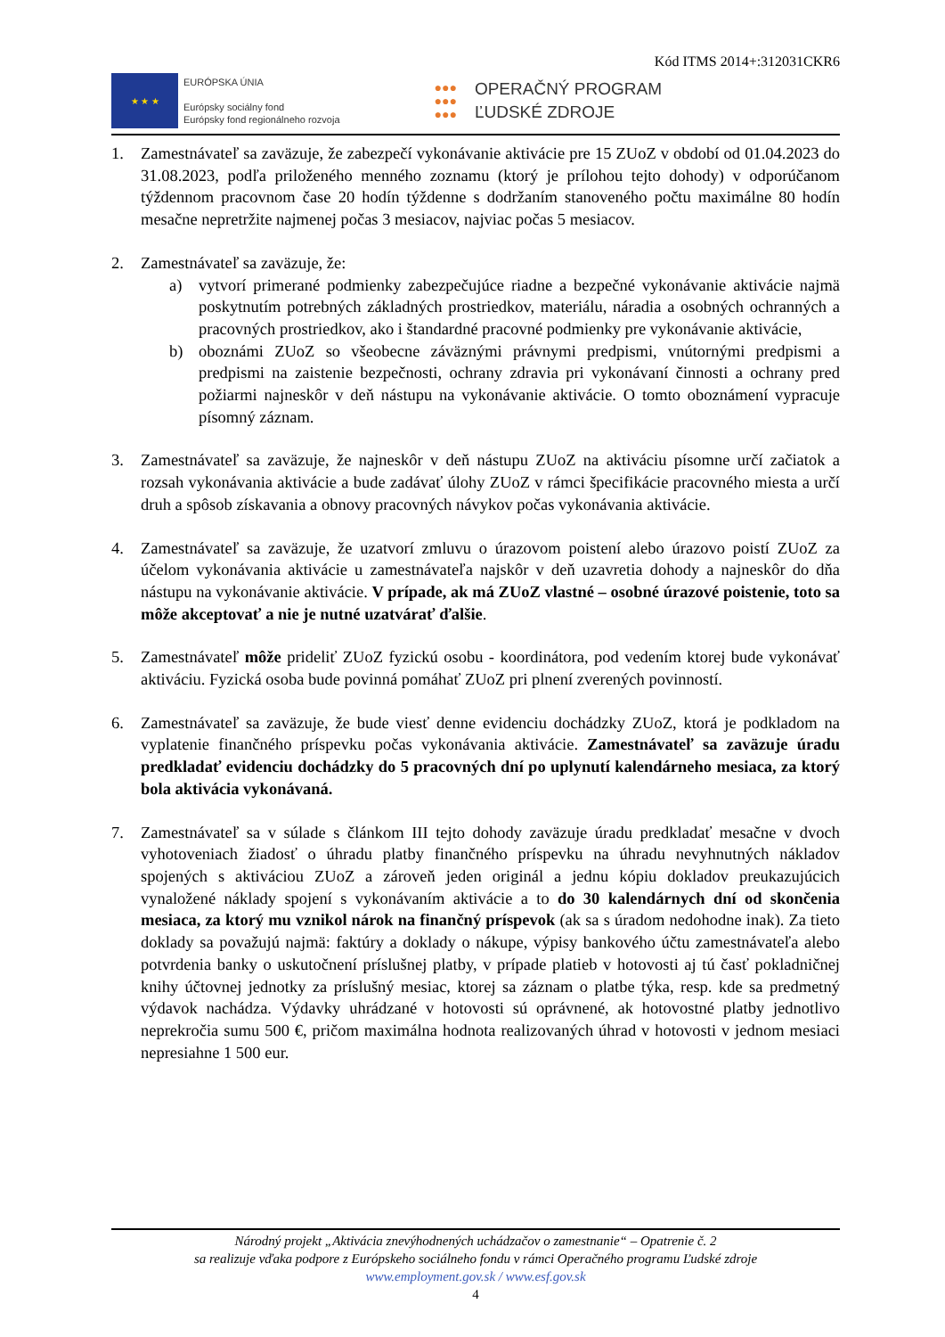Kód ITMS 2014+:312031CKR6
★ ★ ★
EURÓPSKA ÚNIA
Európsky sociálny fond
Európsky fond regionálneho rozvoja
●●●
●●●
●●●
OPERAČNÝ PROGRAM
ĽUDSKÉ ZDROJE
1. Zamestnávateľ sa zaväzuje, že zabezpečí vykonávanie aktivácie pre 15 ZUoZ v období od 01.04.2023 do 31.08.2023, podľa priloženého menného zoznamu (ktorý je prílohou tejto dohody) v odporúčanom týždennom pracovnom čase 20 hodín týždenne s dodržaním stanoveného počtu maximálne 80 hodín mesačne nepretržite najmenej počas 3 mesiacov, najviac počas 5 mesiacov.
2. Zamestnávateľ sa zaväzuje, že:
a) vytvorí primerané podmienky zabezpečujúce riadne a bezpečné vykonávanie aktivácie najmä poskytnutím potrebných základných prostriedkov, materiálu, náradia a osobných ochranných a pracovných prostriedkov, ako i štandardné pracovné podmienky pre vykonávanie aktivácie,
b) oboznámi ZUoZ so všeobecne záväznými právnymi predpismi, vnútornými predpismi a predpismi na zaistenie bezpečnosti, ochrany zdravia pri vykonávaní činnosti a ochrany pred požiarmi najneskôr v deň nástupu na vykonávanie aktivácie. O tomto oboznámení vypracuje písomný záznam.
3. Zamestnávateľ sa zaväzuje, že najneskôr v deň nástupu ZUoZ na aktiváciu písomne určí začiatok a rozsah vykonávania aktivácie a bude zadávať úlohy ZUoZ v rámci špecifikácie pracovného miesta a určí druh a spôsob získavania a obnovy pracovných návykov počas vykonávania aktivácie.
4. Zamestnávateľ sa zaväzuje, že uzatvorí zmluvu o úrazovom poistení alebo úrazovo poistí ZUoZ za účelom vykonávania aktivácie u zamestnávateľa najskôr v deň uzavretia dohody a najneskôr do dňa nástupu na vykonávanie aktivácie. V prípade, ak má ZUoZ vlastné – osobné úrazové poistenie, toto sa môže akceptovať a nie je nutné uzatvárať ďalšie.
5. Zamestnávateľ môže prideliť ZUoZ fyzickú osobu - koordinátora, pod vedením ktorej bude vykonávať aktiváciu. Fyzická osoba bude povinná pomáhať ZUoZ pri plnení zverených povinností.
6. Zamestnávateľ sa zaväzuje, že bude viesť denne evidenciu dochádzky ZUoZ, ktorá je podkladom na vyplatenie finančného príspevku počas vykonávania aktivácie. Zamestnávateľ sa zaväzuje úradu predkladať evidenciu dochádzky do 5 pracovných dní po uplynutí kalendárneho mesiaca, za ktorý bola aktivácia vykonávaná.
7. Zamestnávateľ sa v súlade s článkom III tejto dohody zaväzuje úradu predkladať mesačne v dvoch vyhotoveniach žiadosť o úhradu platby finančného príspevku na úhradu nevyhnutných nákladov spojených s aktiváciou ZUoZ a zároveň jeden originál a jednu kópiu dokladov preukazujúcich vynaložené náklady spojení s vykonávaním aktivácie a to do 30 kalendárnych dní od skončenia mesiaca, za ktorý mu vznikol nárok na finančný príspevok (ak sa s úradom nedohodne inak). Za tieto doklady sa považujú najmä: faktúry a doklady o nákupe, výpisy bankového účtu zamestnávateľa alebo potvrdenia banky o uskutočnení príslušnej platby, v prípade platieb v hotovosti aj tú časť pokladničnej knihy účtovnej jednotky za príslušný mesiac, ktorej sa záznam o platbe týka, resp. kde sa predmetný výdavok nachádza. Výdavky uhrádzané v hotovosti sú oprávnené, ak hotovostné platby jednotlivo neprekročia sumu 500 €, pričom maximálna hodnota realizovaných úhrad v hotovosti v jednom mesiaci nepresiahne 1 500 eur.
Národný projekt „Aktivácia znevýhodnených uchádzačov o zamestnanie“ – Opatrenie č. 2
sa realizuje vďaka podpore z Európskeho sociálneho fondu v rámci Operačného programu Ľudské zdroje
www.employment.gov.sk / www.esf.gov.sk
4